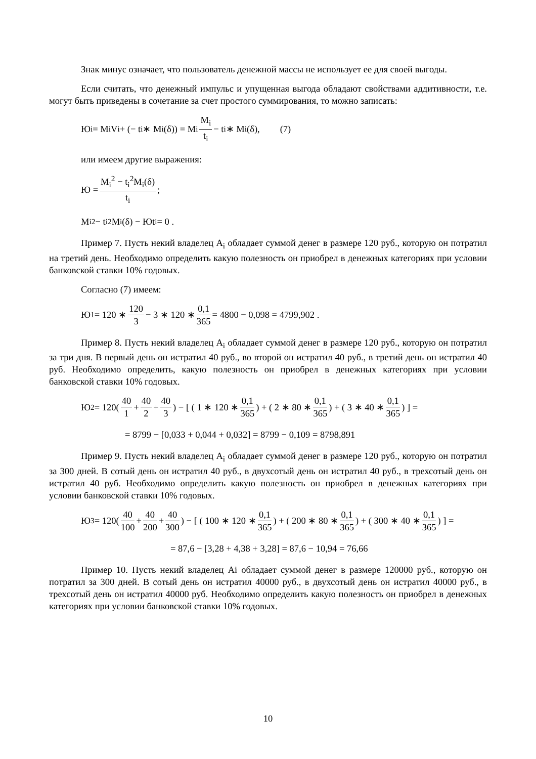Знак минус означает, что пользователь денежной массы не использует ее для своей выгоды.
Если считать, что денежный импульс и упущенная выгода обладают свойствами аддитивности, т.е. могут быть приведены в сочетание за счет простого суммирования, то можно записать:
Ю<sub>i</sub> = M<sub>i</sub>V<sub>i</sub> + (− t<sub>i</sub> ∗ M<sub>i</sub>(δ)) = M<sub>i</sub> M<sub>i</sub> t<sub>i</sub> − t<sub>i</sub> ∗ M<sub>i</sub>(δ), (7)
или имеем другие выражения:
Ю = M<sub>i</sub><sup>2</sup> − t<sub>i</sub><sup>2</sup>M<sub>i</sub>(δ) t<sub>i</sub>;
M<sub>i</sub><sup>2</sup> − t<sub>i</sub><sup>2</sup>M<sub>i</sub>(δ) − Юt<sub>i</sub> = 0 .
Пример 7. Пусть некий владелец A<sub>i</sub> обладает суммой денег в размере 120 руб., которую он потратил на третий день. Необходимо определить какую полезность он приобрел в денежных категориях при условии банковской ставки 10% годовых.
Согласно (7) имеем:
Ю<sub>1</sub> = 120 ∗ 120 3 − 3 ∗ 120 ∗ 0,1 365 = 4800 − 0,098 = 4799,902 .
Пример 8. Пусть некий владелец A<sub>i</sub> обладает суммой денег в размере 120 руб., которую он потратил за три дня. В первый день он истратил 40 руб., во второй он истратил 40 руб., в третий день он истратил 40 руб. Необходимо определить, какую полезность он приобрел в денежных категориях при условии банковской ставки 10% годовых.
Ю<sub>2</sub> = 120( 40 1 + 40 2 + 40 3 ) − [ ( 1 ∗ 120 ∗ 0,1 365 ) + ( 2 ∗ 80 ∗ 0,1 365 ) + ( 3 ∗ 40 ∗ 0,1 365 ) ] =
= 8799 − [0,033 + 0,044 + 0,032] = 8799 − 0,109 = 8798,891
Пример 9. Пусть некий владелец A<sub>i</sub> обладает суммой денег в размере 120 руб., которую он потратил за 300 дней. В сотый день он истратил 40 руб., в двухсотый день он истратил 40 руб., в трехсотый день он истратил 40 руб. Необходимо определить какую полезность он приобрел в денежных категориях при условии банковской ставки 10% годовых.
Ю<sub>3</sub> = 120( 40 100 + 40 200 + 40 300 ) − [ ( 100 ∗ 120 ∗ 0,1 365 ) + ( 200 ∗ 80 ∗ 0,1 365 ) + ( 300 ∗ 40 ∗ 0,1 365 ) ] =
= 87,6 − [3,28 + 4,38 + 3,28] = 87,6 − 10,94 = 76,66
Пример 10. Пусть некий владелец Ai обладает суммой денег в размере 120000 руб., которую он потратил за 300 дней. В сотый день он истратил 40000 руб., в двухсотый день он истратил 40000 руб., в трехсотый день он истратил 40000 руб. Необходимо определить какую полезность он приобрел в денежных категориях при условии банковской ставки 10% годовых.
10